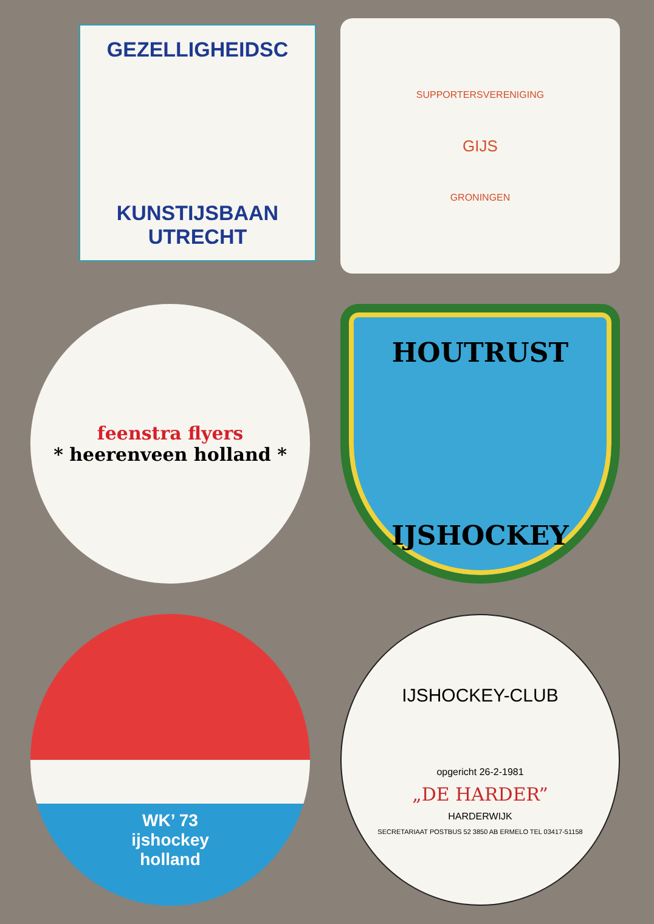GEZELLIGHEIDSC
KUNSTIJSBAAN UTRECHT
SUPPORTERSVERENIGING
GIJS
GRONINGEN
feenstra flyers
* heerenveen holland *
HOUTRUST
IJSHOCKEY
WK’ 73
ijshockey
holland
IJSHOCKEY-CLUB
opgericht 26-2-1981
„DE HARDER”
HARDERWIJK
SECRETARIAAT POSTBUS 52 3850 AB ERMELO TEL 03417-51158